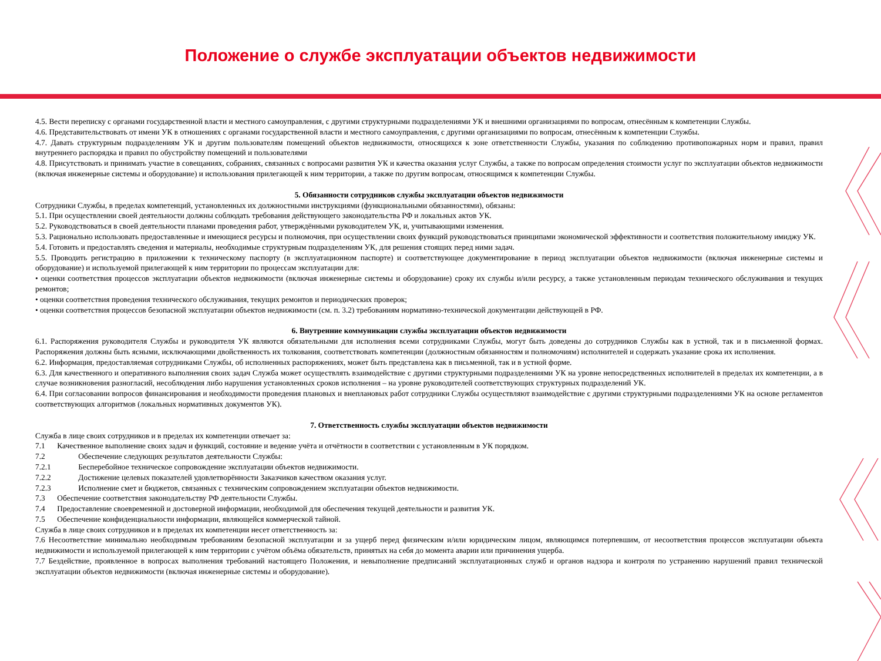Положение о службе эксплуатации объектов недвижимости
4.5. Вести переписку с органами государственной власти и местного самоуправления, с другими структурными подразделениями УК и внешними организациями по вопросам, отнесённым к компетенции Службы.
4.6. Представительствовать от имени УК в отношениях с органами государственной власти и местного самоуправления, с другими организациями по вопросам, отнесённым к компетенции Службы.
4.7. Давать структурным подразделениям УК и другим пользователям помещений объектов недвижимости, относящихся к зоне ответственности Службы, указания по соблюдению противопожарных норм и правил, правил внутреннего распорядка и правил по обустройству помещений и пользователями
4.8. Присутствовать и принимать участие в совещаниях, собраниях, связанных с вопросами развития УК и качества оказания услуг Службы, а также по вопросам определения стоимости услуг по эксплуатации объектов недвижимости (включая инженерные системы и оборудование) и использования прилегающей к ним территории, а также по другим вопросам, относящимся к компетенции Службы.
5. Обязанности сотрудников службы эксплуатации объектов недвижимости
Сотрудники Службы, в пределах компетенций, установленных их должностными инструкциями (функциональными обязанностями), обязаны:
5.1. При осуществлении своей деятельности должны соблюдать требования действующего законодательства РФ и локальных актов УК.
5.2. Руководствоваться в своей деятельности планами проведения работ, утверждёнными руководителем УК, и, учитывающими изменения.
5.3. Рационально использовать предоставленные и имеющиеся ресурсы и полномочия, при осуществлении своих функций руководствоваться принципами экономической эффективности и соответствия положительному имиджу УК.
5.4. Готовить и предоставлять сведения и материалы, необходимые структурным подразделениям УК, для решения стоящих перед ними задач.
5.5. Проводить регистрацию в приложении к техническому паспорту (в эксплуатационном паспорте) и соответствующее документирование в период эксплуатации объектов недвижимости (включая инженерные системы и оборудование) и используемой прилегающей к ним территории по процессам эксплуатации для:
• оценки соответствия процессов эксплуатации объектов недвижимости (включая инженерные системы и оборудование) сроку их службы и/или ресурсу, а также установленным периодам технического обслуживания и текущих ремонтов;
• оценки соответствия проведения технического обслуживания, текущих ремонтов и периодических проверок;
• оценки соответствия процессов безопасной эксплуатации объектов недвижимости (см. п. 3.2) требованиям нормативно-технической документации действующей в РФ.
6. Внутренние коммуникации службы эксплуатации объектов недвижимости
6.1. Распоряжения руководителя Службы и руководителя УК являются обязательными для исполнения всеми сотрудниками Службы, могут быть доведены до сотрудников Службы как в устной, так и в письменной формах. Распоряжения должны быть ясными, исключающими двойственность их толкования, соответствовать компетенции (должностным обязанностям и полномочиям) исполнителей и содержать указание срока их исполнения.
6.2. Информация, предоставляемая сотрудниками Службы, об исполненных распоряжениях, может быть представлена как в письменной, так и в устной форме.
6.3. Для качественного и оперативного выполнения своих задач Служба может осуществлять взаимодействие с другими структурными подразделениями УК на уровне непосредственных исполнителей в пределах их компетенции, а в случае возникновения разногласий, несоблюдения либо нарушения установленных сроков исполнения – на уровне руководителей соответствующих структурных подразделений УК.
6.4. При согласовании вопросов финансирования и необходимости проведения плановых и внеплановых работ сотрудники Службы осуществляют взаимодействие с другими структурными подразделениями УК на основе регламентов соответствующих алгоритмов (локальных нормативных документов УК).
7. Ответственность службы эксплуатации объектов недвижимости
Служба в лице своих сотрудников и в пределах их компетенции отвечает за:
7.1 Качественное выполнение своих задач и функций, состояние и ведение учёта и отчётности в соответствии с установленным в УК порядком.
7.2 Обеспечение следующих результатов деятельности Службы:
7.2.1 Бесперебойное техническое сопровождение эксплуатации объектов недвижимости.
7.2.2 Достижение целевых показателей удовлетворённости Заказчиков качеством оказания услуг.
7.2.3 Исполнение смет и бюджетов, связанных с техническим сопровождением эксплуатации объектов недвижимости.
7.3 Обеспечение соответствия законодательству РФ деятельности Службы.
7.4 Предоставление своевременной и достоверной информации, необходимой для обеспечения текущей деятельности и развития УК.
7.5 Обеспечение конфиденциальности информации, являющейся коммерческой тайной.
Служба в лице своих сотрудников и в пределах их компетенции несет ответственность за:
7.6 Несоответствие минимально необходимым требованиям безопасной эксплуатации и за ущерб перед физическим и/или юридическим лицом, являющимся потерпевшим, от несоответствия процессов эксплуатации объекта недвижимости и используемой прилегающей к ним территории с учётом объёма обязательств, принятых на себя до момента аварии или причинения ущерба.
7.7 Бездействие, проявленное в вопросах выполнения требований настоящего Положения, и невыполнение предписаний эксплуатационных служб и органов надзора и контроля по устранению нарушений правил технической эксплуатации объектов недвижимости (включая инженерные системы и оборудование).